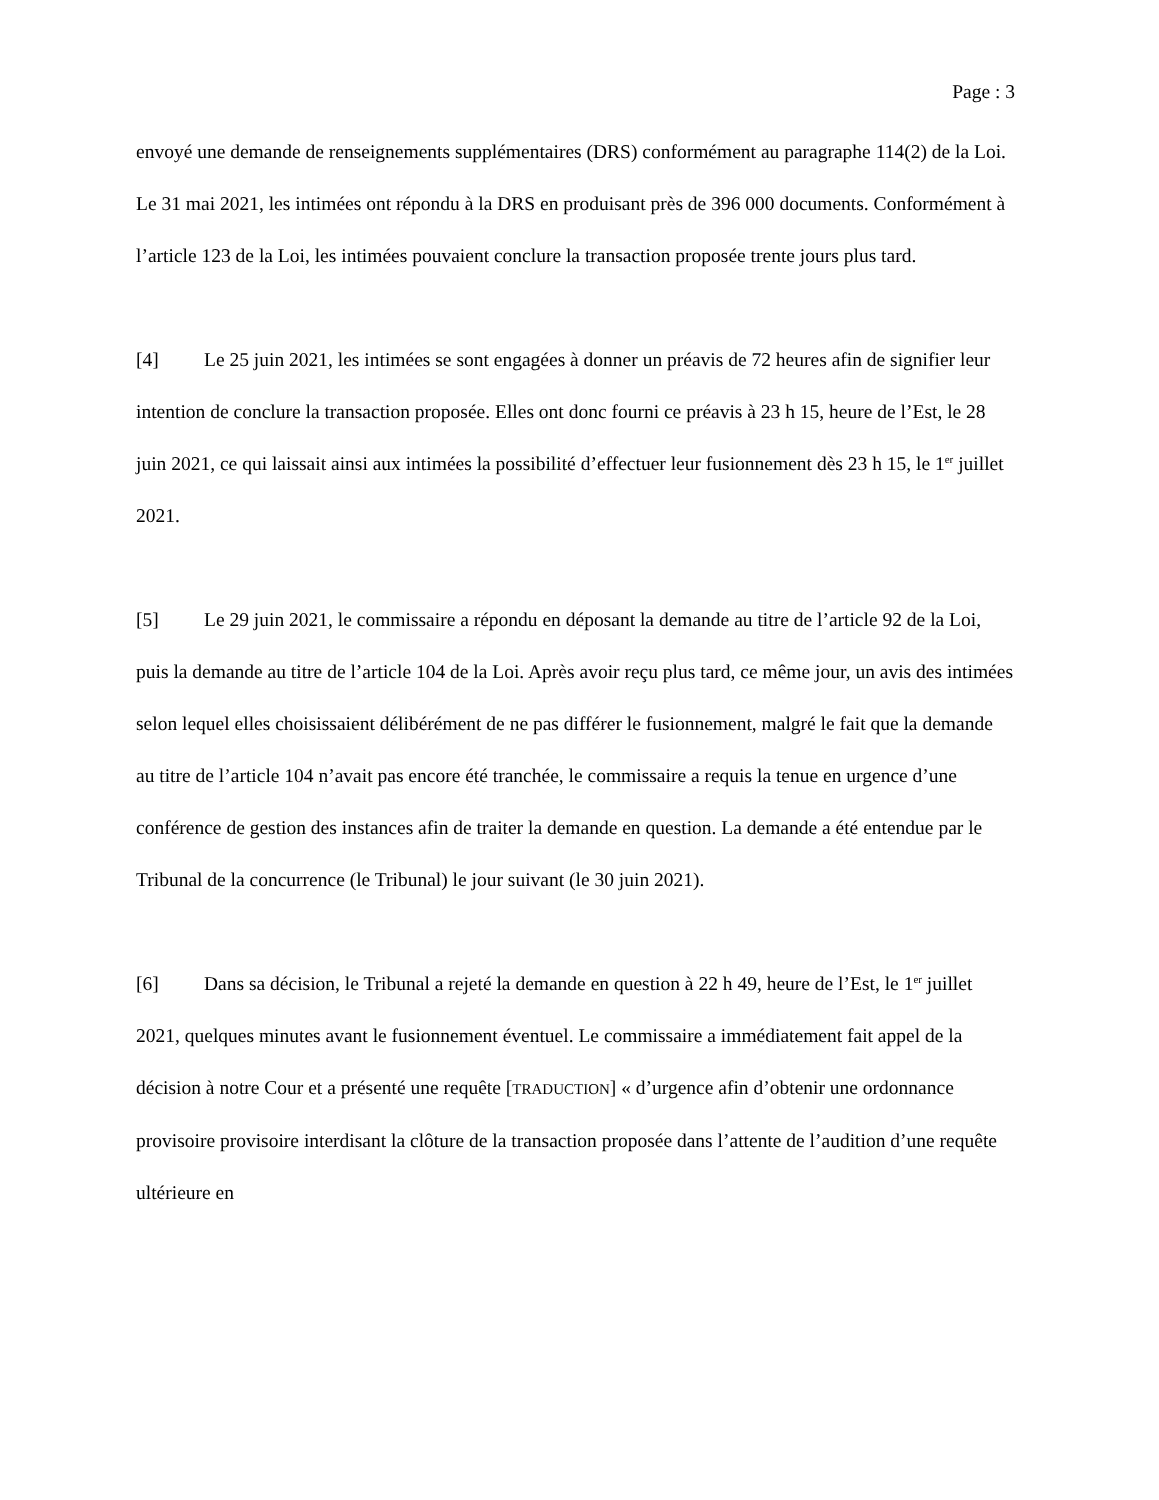Page : 3
envoyé une demande de renseignements supplémentaires (DRS) conformément au paragraphe 114(2) de la Loi. Le 31 mai 2021, les intimées ont répondu à la DRS en produisant près de 396 000 documents. Conformément à l’article 123 de la Loi, les intimées pouvaient conclure la transaction proposée trente jours plus tard.
[4] Le 25 juin 2021, les intimées se sont engagées à donner un préavis de 72 heures afin de signifier leur intention de conclure la transaction proposée. Elles ont donc fourni ce préavis à 23 h 15, heure de l’Est, le 28 juin 2021, ce qui laissait ainsi aux intimées la possibilité d’effectuer leur fusionnement dès 23 h 15, le 1<sup>er</sup> juillet 2021.
[5] Le 29 juin 2021, le commissaire a répondu en déposant la demande au titre de l’article 92 de la Loi, puis la demande au titre de l’article 104 de la Loi. Après avoir reçu plus tard, ce même jour, un avis des intimées selon lequel elles choisissaient délibérément de ne pas différer le fusionnement, malgré le fait que la demande au titre de l’article 104 n’avait pas encore été tranchée, le commissaire a requis la tenue en urgence d’une conférence de gestion des instances afin de traiter la demande en question. La demande a été entendue par le Tribunal de la concurrence (le Tribunal) le jour suivant (le 30 juin 2021).
[6] Dans sa décision, le Tribunal a rejeté la demande en question à 22 h 49, heure de l’Est, le 1<sup>er</sup> juillet 2021, quelques minutes avant le fusionnement éventuel. Le commissaire a immédiatement fait appel de la décision à notre Cour et a présenté une requête [TRADUCTION] « d’urgence afin d’obtenir une ordonnance provisoire provisoire interdisant la clôture de la transaction proposée dans l’attente de l’audition d’une requête ultérieure en